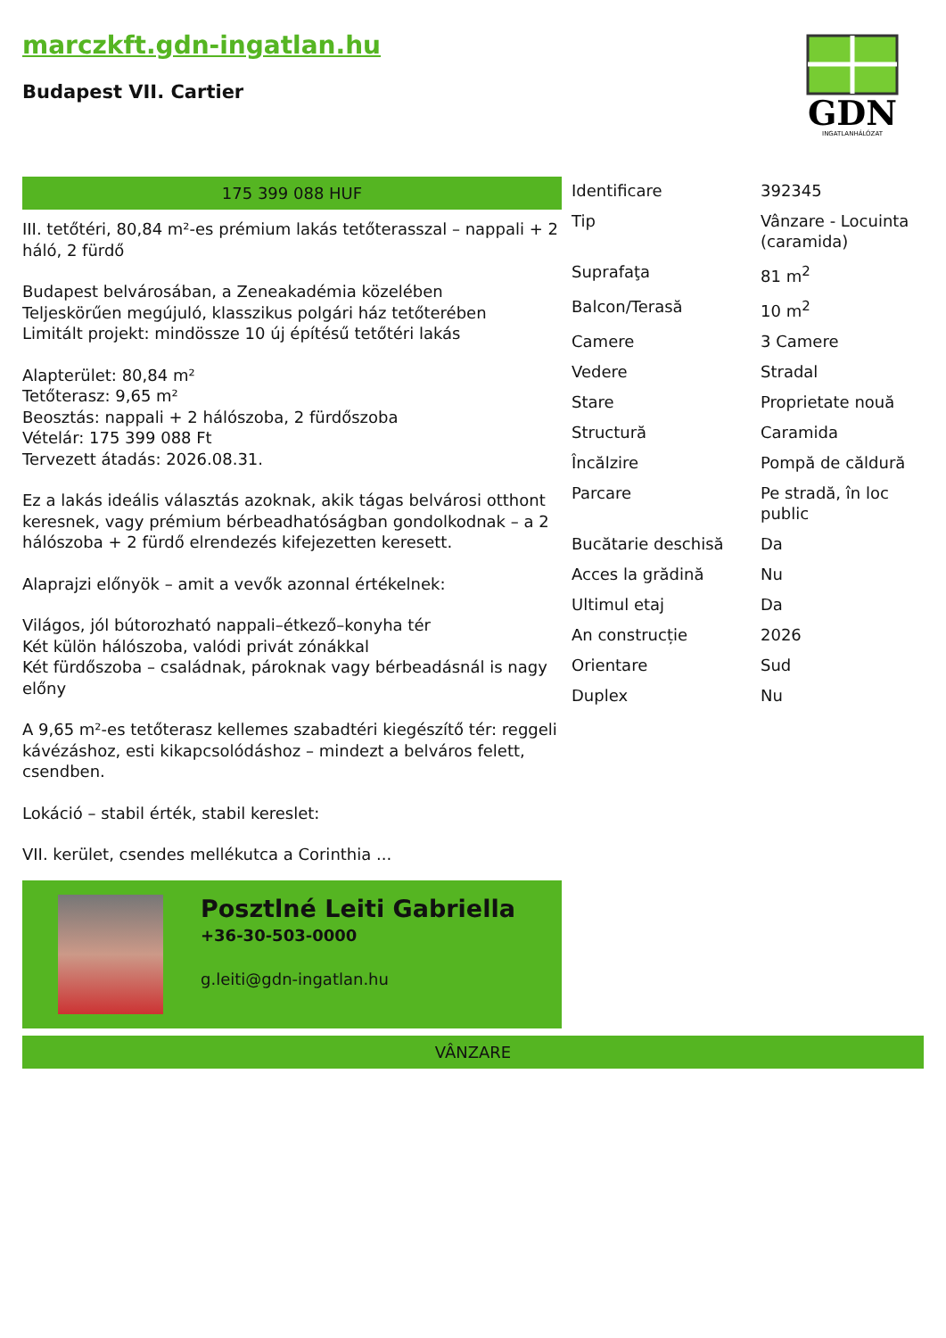marczkft.gdn-ingatlan.hu
Budapest VII. Cartier
GDN
INGATLANHÁLÓZAT
175 399 088 HUF
III. tetőtéri, 80,84 m²-es prémium lakás tetőterasszal – nappali + 2 háló, 2 fürdő
Budapest belvárosában, a Zeneakadémia közelében
Teljeskörűen megújuló, klasszikus polgári ház tetőterében
Limitált projekt: mindössze 10 új építésű tetőtéri lakás
Alapterület: 80,84 m²
Tetőterasz: 9,65 m²
Beosztás: nappali + 2 hálószoba, 2 fürdőszoba
Vételár: 175 399 088 Ft
Tervezett átadás: 2026.08.31.
Ez a lakás ideális választás azoknak, akik tágas belvárosi otthont keresnek, vagy prémium bérbeadhatóságban gondolkodnak – a 2 hálószoba + 2 fürdő elrendezés kifejezetten keresett.
Alaprajzi előnyök – amit a vevők azonnal értékelnek:
Világos, jól bútorozható nappali–étkező–konyha tér
Két külön hálószoba, valódi privát zónákkal
Két fürdőszoba – családnak, pároknak vagy bérbeadásnál is nagy előny
A 9,65 m²-es tetőterasz kellemes szabadtéri kiegészítő tér: reggeli kávézáshoz, esti kikapcsolódáshoz – mindezt a belváros felett, csendben.
Lokáció – stabil érték, stabil kereslet:
VII. kerület, csendes mellékutca a Corinthia ...
Posztlné Leiti Gabriella
+36-30-503-0000
g.leiti@gdn-ingatlan.hu
| Identificare | 392345 |
| Tip | Vânzare - Locuinta (caramida) |
| Suprafaţa | 81 m<sup>2</sup> |
| Balcon/Terasă | 10 m<sup>2</sup> |
| Camere | 3 Camere |
| Vedere | Stradal |
| Stare | Proprietate nouă |
| Structură | Caramida |
| Încălzire | Pompă de căldură |
| Parcare | Pe stradă, în loc public |
| Bucătarie deschisă | Da |
| Acces la grădină | Nu |
| Ultimul etaj | Da |
| An construcție | 2026 |
| Orientare | Sud |
| Duplex | Nu |
VÂNZARE